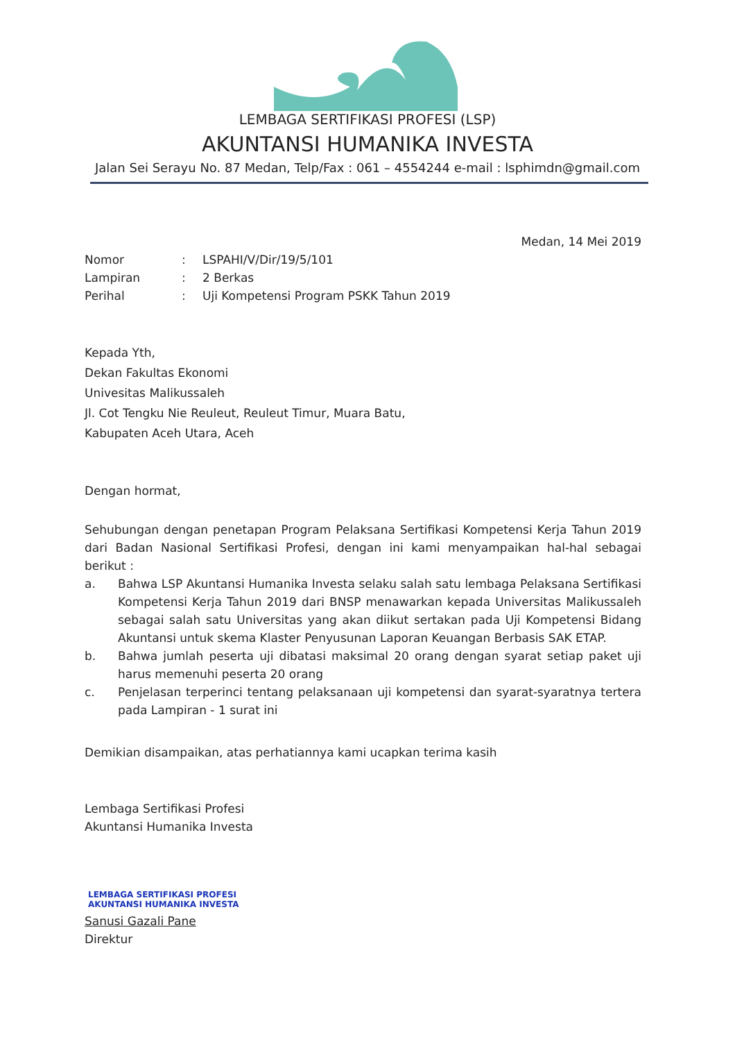LEMBAGA SERTIFIKASI PROFESI (LSP)
AKUNTANSI HUMANIKA INVESTA
Jalan Sei Serayu No. 87 Medan, Telp/Fax : 061 – 4554244 e-mail : lsphimdn@gmail.com
Medan, 14 Mei 2019
| Nomor | : | LSPAHI/V/Dir/19/5/101 |
| Lampiran | : | 2 Berkas |
| Perihal | : | Uji Kompetensi Program PSKK Tahun 2019 |
Kepada Yth,
Dekan Fakultas Ekonomi
Univesitas Malikussaleh
Jl. Cot Tengku Nie Reuleut, Reuleut Timur, Muara Batu,
Kabupaten Aceh Utara, Aceh
Dengan hormat,
Sehubungan dengan penetapan Program Pelaksana Sertifikasi Kompetensi Kerja Tahun 2019 dari Badan Nasional Sertifikasi Profesi, dengan ini kami menyampaikan hal-hal sebagai berikut :
| a. | Bahwa LSP Akuntansi Humanika Investa selaku salah satu lembaga Pelaksana Sertifikasi Kompetensi Kerja Tahun 2019 dari BNSP menawarkan kepada Universitas Malikussaleh sebagai salah satu Universitas yang akan diikut sertakan pada Uji Kompetensi Bidang Akuntansi untuk skema Klaster Penyusunan Laporan Keuangan Berbasis SAK ETAP. |
| b. | Bahwa jumlah peserta uji dibatasi maksimal 20 orang dengan syarat setiap paket uji harus memenuhi peserta 20 orang |
| c. | Penjelasan terperinci tentang pelaksanaan uji kompetensi dan syarat-syaratnya tertera pada Lampiran - 1 surat ini |
Demikian disampaikan, atas perhatiannya kami ucapkan terima kasih
Lembaga Sertifikasi Profesi
Akuntansi Humanika Investa
LEMBAGA SERTIFIKASI PROFESI
AKUNTANSI HUMANIKA INVESTA
Sanusi Gazali Pane
Direktur